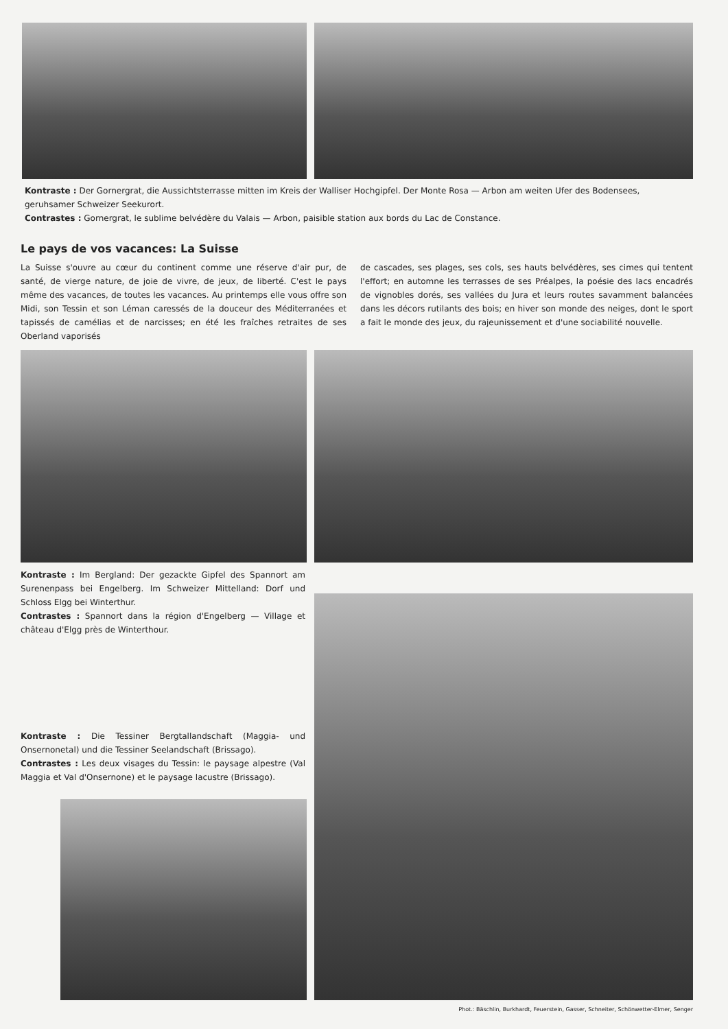Kontraste : Der Gornergrat, die Aussichtsterrasse mitten im Kreis der Walliser Hochgipfel. Der Monte Rosa — Arbon am weiten Ufer des Bodensees, geruhsamer Schweizer Seekurort.
Contrastes : Gornergrat, le sublime belvédère du Valais — Arbon, paisible station aux bords du Lac de Constance.
Le pays de vos vacances: La Suisse
La Suisse s'ouvre au cœur du continent comme une réserve d'air pur, de santé, de vierge nature, de joie de vivre, de jeux, de liberté. C'est le pays même des vacances, de toutes les vacances. Au printemps elle vous offre son Midi, son Tessin et son Léman caressés de la douceur des Méditerranées et tapissés de camélias et de narcisses; en été les fraîches retraites de ses Oberland vaporisés
de cascades, ses plages, ses cols, ses hauts belvédères, ses cimes qui tentent l'effort; en automne les terrasses de ses Préalpes, la poésie des lacs encadrés de vignobles dorés, ses vallées du Jura et leurs routes savamment balancées dans les décors rutilants des bois; en hiver son monde des neiges, dont le sport a fait le monde des jeux, du rajeunissement et d'une sociabilité nouvelle.
Kontraste : Im Bergland: Der gezackte Gipfel des Spannort am Surenenpass bei Engelberg. Im Schweizer Mittelland: Dorf und Schloss Elgg bei Winterthur.
Contrastes : Spannort dans la région d'Engelberg — Village et château d'Elgg près de Winterthour.
Kontraste : Die Tessiner Bergtallandschaft (Maggia- und Onsernonetal) und die Tessiner Seelandschaft (Brissago).
Contrastes : Les deux visages du Tessin: le paysage alpestre (Val Maggia et Val d'Onsernone) et le paysage lacustre (Brissago).
Phot.: Bäschlin, Burkhardt, Feuerstein, Gasser, Schneiter, Schönwetter-Elmer, Senger